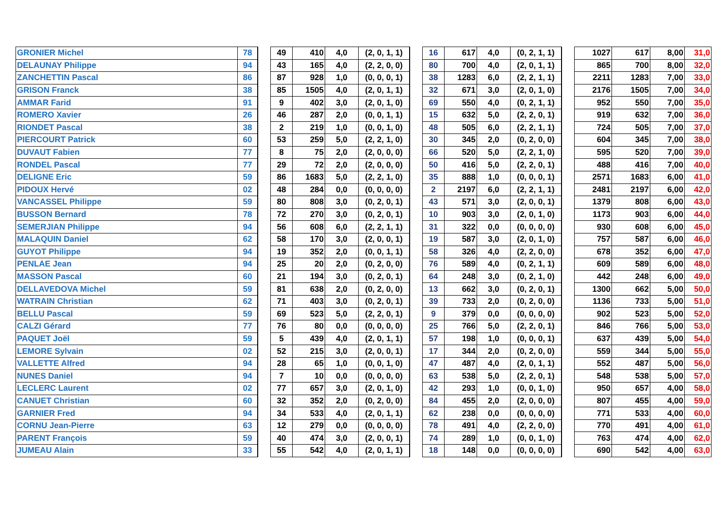| GRONIER Michel | 78 | | 49 | 410 | 4,0 | (2, 0, 1, 1) | | 16 | 617 | 4,0 | (0, 2, 1, 1) | | 1027 | 617 | 8,00 | 31,0 |
| DELAUNAY Philippe | 94 | | 43 | 165 | 4,0 | (2, 2, 0, 0) | | 80 | 700 | 4,0 | (2, 0, 1, 1) | | 865 | 700 | 8,00 | 32,0 |
| ZANCHETTIN Pascal | 86 | | 87 | 928 | 1,0 | (0, 0, 0, 1) | | 38 | 1283 | 6,0 | (2, 2, 1, 1) | | 2211 | 1283 | 7,00 | 33,0 |
| GRISON Franck | 38 | | 85 | 1505 | 4,0 | (2, 0, 1, 1) | | 32 | 671 | 3,0 | (2, 0, 1, 0) | | 2176 | 1505 | 7,00 | 34,0 |
| AMMAR Farid | 91 | | 9 | 402 | 3,0 | (2, 0, 1, 0) | | 69 | 550 | 4,0 | (0, 2, 1, 1) | | 952 | 550 | 7,00 | 35,0 |
| ROMERO Xavier | 26 | | 46 | 287 | 2,0 | (0, 0, 1, 1) | | 15 | 632 | 5,0 | (2, 2, 0, 1) | | 919 | 632 | 7,00 | 36,0 |
| RIONDET Pascal | 38 | | 2 | 219 | 1,0 | (0, 0, 1, 0) | | 48 | 505 | 6,0 | (2, 2, 1, 1) | | 724 | 505 | 7,00 | 37,0 |
| PIERCOURT Patrick | 60 | | 53 | 259 | 5,0 | (2, 2, 1, 0) | | 30 | 345 | 2,0 | (0, 2, 0, 0) | | 604 | 345 | 7,00 | 38,0 |
| DUVAUT Fabien | 77 | | 8 | 75 | 2,0 | (2, 0, 0, 0) | | 66 | 520 | 5,0 | (2, 2, 1, 0) | | 595 | 520 | 7,00 | 39,0 |
| RONDEL Pascal | 77 | | 29 | 72 | 2,0 | (2, 0, 0, 0) | | 50 | 416 | 5,0 | (2, 2, 0, 1) | | 488 | 416 | 7,00 | 40,0 |
| DELIGNE Eric | 59 | | 86 | 1683 | 5,0 | (2, 2, 1, 0) | | 35 | 888 | 1,0 | (0, 0, 0, 1) | | 2571 | 1683 | 6,00 | 41,0 |
| PIDOUX Hervé | 02 | | 48 | 284 | 0,0 | (0, 0, 0, 0) | | 2 | 2197 | 6,0 | (2, 2, 1, 1) | | 2481 | 2197 | 6,00 | 42,0 |
| VANCASSEL Philippe | 59 | | 80 | 808 | 3,0 | (0, 2, 0, 1) | | 43 | 571 | 3,0 | (2, 0, 0, 1) | | 1379 | 808 | 6,00 | 43,0 |
| BUSSON Bernard | 78 | | 72 | 270 | 3,0 | (0, 2, 0, 1) | | 10 | 903 | 3,0 | (2, 0, 1, 0) | | 1173 | 903 | 6,00 | 44,0 |
| SEMERJIAN Philippe | 94 | | 56 | 608 | 6,0 | (2, 2, 1, 1) | | 31 | 322 | 0,0 | (0, 0, 0, 0) | | 930 | 608 | 6,00 | 45,0 |
| MALAQUIN Daniel | 62 | | 58 | 170 | 3,0 | (2, 0, 0, 1) | | 19 | 587 | 3,0 | (2, 0, 1, 0) | | 757 | 587 | 6,00 | 46,0 |
| GUYOT Philippe | 94 | | 19 | 352 | 2,0 | (0, 0, 1, 1) | | 58 | 326 | 4,0 | (2, 2, 0, 0) | | 678 | 352 | 6,00 | 47,0 |
| PENLAE Jean | 94 | | 25 | 20 | 2,0 | (0, 2, 0, 0) | | 76 | 589 | 4,0 | (0, 2, 1, 1) | | 609 | 589 | 6,00 | 48,0 |
| MASSON Pascal | 60 | | 21 | 194 | 3,0 | (0, 2, 0, 1) | | 64 | 248 | 3,0 | (0, 2, 1, 0) | | 442 | 248 | 6,00 | 49,0 |
| DELLAVEDOVA Michel | 59 | | 81 | 638 | 2,0 | (0, 2, 0, 0) | | 13 | 662 | 3,0 | (0, 2, 0, 1) | | 1300 | 662 | 5,00 | 50,0 |
| WATRAIN Christian | 62 | | 71 | 403 | 3,0 | (0, 2, 0, 1) | | 39 | 733 | 2,0 | (0, 2, 0, 0) | | 1136 | 733 | 5,00 | 51,0 |
| BELLU Pascal | 59 | | 69 | 523 | 5,0 | (2, 2, 0, 1) | | 9 | 379 | 0,0 | (0, 0, 0, 0) | | 902 | 523 | 5,00 | 52,0 |
| CALZI Gérard | 77 | | 76 | 80 | 0,0 | (0, 0, 0, 0) | | 25 | 766 | 5,0 | (2, 2, 0, 1) | | 846 | 766 | 5,00 | 53,0 |
| PAQUET Joël | 59 | | 5 | 439 | 4,0 | (2, 0, 1, 1) | | 57 | 198 | 1,0 | (0, 0, 0, 1) | | 637 | 439 | 5,00 | 54,0 |
| LEMORE Sylvain | 02 | | 52 | 215 | 3,0 | (2, 0, 0, 1) | | 17 | 344 | 2,0 | (0, 2, 0, 0) | | 559 | 344 | 5,00 | 55,0 |
| VALLETTE Alfred | 94 | | 28 | 65 | 1,0 | (0, 0, 1, 0) | | 47 | 487 | 4,0 | (2, 0, 1, 1) | | 552 | 487 | 5,00 | 56,0 |
| NUNES Daniel | 94 | | 7 | 10 | 0,0 | (0, 0, 0, 0) | | 63 | 538 | 5,0 | (2, 2, 0, 1) | | 548 | 538 | 5,00 | 57,0 |
| LECLERC Laurent | 02 | | 77 | 657 | 3,0 | (2, 0, 1, 0) | | 42 | 293 | 1,0 | (0, 0, 1, 0) | | 950 | 657 | 4,00 | 58,0 |
| CANUET Christian | 60 | | 32 | 352 | 2,0 | (0, 2, 0, 0) | | 84 | 455 | 2,0 | (2, 0, 0, 0) | | 807 | 455 | 4,00 | 59,0 |
| GARNIER Fred | 94 | | 34 | 533 | 4,0 | (2, 0, 1, 1) | | 62 | 238 | 0,0 | (0, 0, 0, 0) | | 771 | 533 | 4,00 | 60,0 |
| CORNU Jean-Pierre | 63 | | 12 | 279 | 0,0 | (0, 0, 0, 0) | | 78 | 491 | 4,0 | (2, 2, 0, 0) | | 770 | 491 | 4,00 | 61,0 |
| PARENT François | 59 | | 40 | 474 | 3,0 | (2, 0, 0, 1) | | 74 | 289 | 1,0 | (0, 0, 1, 0) | | 763 | 474 | 4,00 | 62,0 |
| JUMEAU Alain | 33 | | 55 | 542 | 4,0 | (2, 0, 1, 1) | | 18 | 148 | 0,0 | (0, 0, 0, 0) | | 690 | 542 | 4,00 | 63,0 |